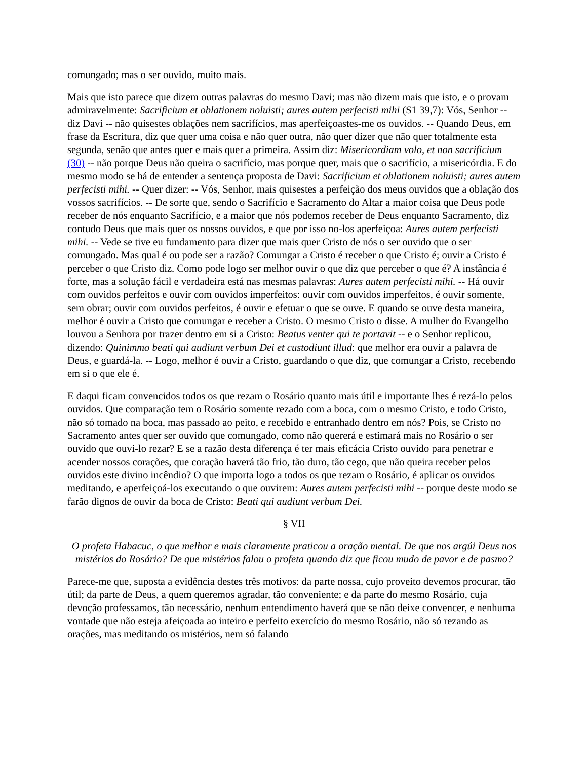comungado; mas o ser ouvido, muito mais.
Mais que isto parece que dizem outras palavras do mesmo Davi; mas não dizem mais que isto, e o provam admiravelmente: Sacrificium et oblationem noluisti; aures autem perfecisti mihi (S1 39,7): Vós, Senhor -- diz Davi -- não quisestes oblações nem sacrifícios, mas aperfeiçoastes-me os ouvidos. -- Quando Deus, em frase da Escritura, diz que quer uma coisa e não quer outra, não quer dizer que não quer totalmente esta segunda, senão que antes quer e mais quer a primeira. Assim diz: Misericordiam volo, et non sacrificium (30) -- não porque Deus não queira o sacrifício, mas porque quer, mais que o sacrifício, a misericórdia. E do mesmo modo se há de entender a sentença proposta de Davi: Sacrificium et oblationem noluisti; aures autem perfecisti mihi. -- Quer dizer: -- Vós, Senhor, mais quisestes a perfeição dos meus ouvidos que a oblação dos vossos sacrifícios. -- De sorte que, sendo o Sacrifício e Sacramento do Altar a maior coisa que Deus pode receber de nós enquanto Sacrifício, e a maior que nós podemos receber de Deus enquanto Sacramento, diz contudo Deus que mais quer os nossos ouvidos, e que por isso no-los aperfeiçoa: Aures autem perfecisti mihi. -- Vede se tive eu fundamento para dizer que mais quer Cristo de nós o ser ouvido que o ser comungado. Mas qual é ou pode ser a razão? Comungar a Cristo é receber o que Cristo é; ouvir a Cristo é perceber o que Cristo diz. Como pode logo ser melhor ouvir o que diz que perceber o que é? A instância é forte, mas a solução fácil e verdadeira está nas mesmas palavras: Aures autem perfecisti mihi. -- Há ouvir com ouvidos perfeitos e ouvir com ouvidos imperfeitos: ouvir com ouvidos imperfeitos, é ouvir somente, sem obrar; ouvir com ouvidos perfeitos, é ouvir e efetuar o que se ouve. E quando se ouve desta maneira, melhor é ouvir a Cristo que comungar e receber a Cristo. O mesmo Cristo o disse. A mulher do Evangelho louvou a Senhora por trazer dentro em si a Cristo: Beatus venter qui te portavit -- e o Senhor replicou, dizendo: Quinimmo beati qui audiunt verbum Dei et custodiunt illud: que melhor era ouvir a palavra de Deus, e guardá-la. -- Logo, melhor é ouvir a Cristo, guardando o que diz, que comungar a Cristo, recebendo em si o que ele é.
E daqui ficam convencidos todos os que rezam o Rosário quanto mais útil e importante lhes é rezá-lo pelos ouvidos. Que comparação tem o Rosário somente rezado com a boca, com o mesmo Cristo, e todo Cristo, não só tomado na boca, mas passado ao peito, e recebido e entranhado dentro em nós? Pois, se Cristo no Sacramento antes quer ser ouvido que comungado, como não quererá e estimará mais no Rosário o ser ouvido que ouvi-lo rezar? E se a razão desta diferença é ter mais eficácia Cristo ouvido para penetrar e acender nossos corações, que coração haverá tão frio, tão duro, tão cego, que não queira receber pelos ouvidos este divino incêndio? O que importa logo a todos os que rezam o Rosário, é aplicar os ouvidos meditando, e aperfeiçoá-los executando o que ouvirem: Aures autem perfecisti mihi -- porque deste modo se farão dignos de ouvir da boca de Cristo: Beati qui audiunt verbum Dei.
§ VII
O profeta Habacuc, o que melhor e mais claramente praticou a oração mental. De que nos argúi Deus nos mistérios do Rosário? De que mistérios falou o profeta quando diz que ficou mudo de pavor e de pasmo?
Parece-me que, suposta a evidência destes três motivos: da parte nossa, cujo proveito devemos procurar, tão útil; da parte de Deus, a quem queremos agradar, tão conveniente; e da parte do mesmo Rosário, cuja devoção professamos, tão necessário, nenhum entendimento haverá que se não deixe convencer, e nenhuma vontade que não esteja afeiçoada ao inteiro e perfeito exercício do mesmo Rosário, não só rezando as orações, mas meditando os mistérios, nem só falando